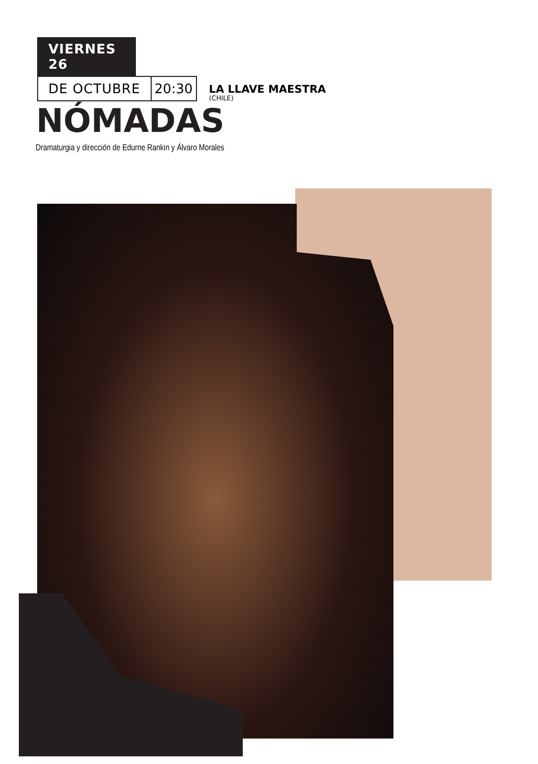VIERNES 26
DE OCTUBRE
20:30
LA LLAVE MAESTRA
(CHILE)
NÓMADAS
Dramaturgia y dirección de Edurne Rankin y Álvaro Morales